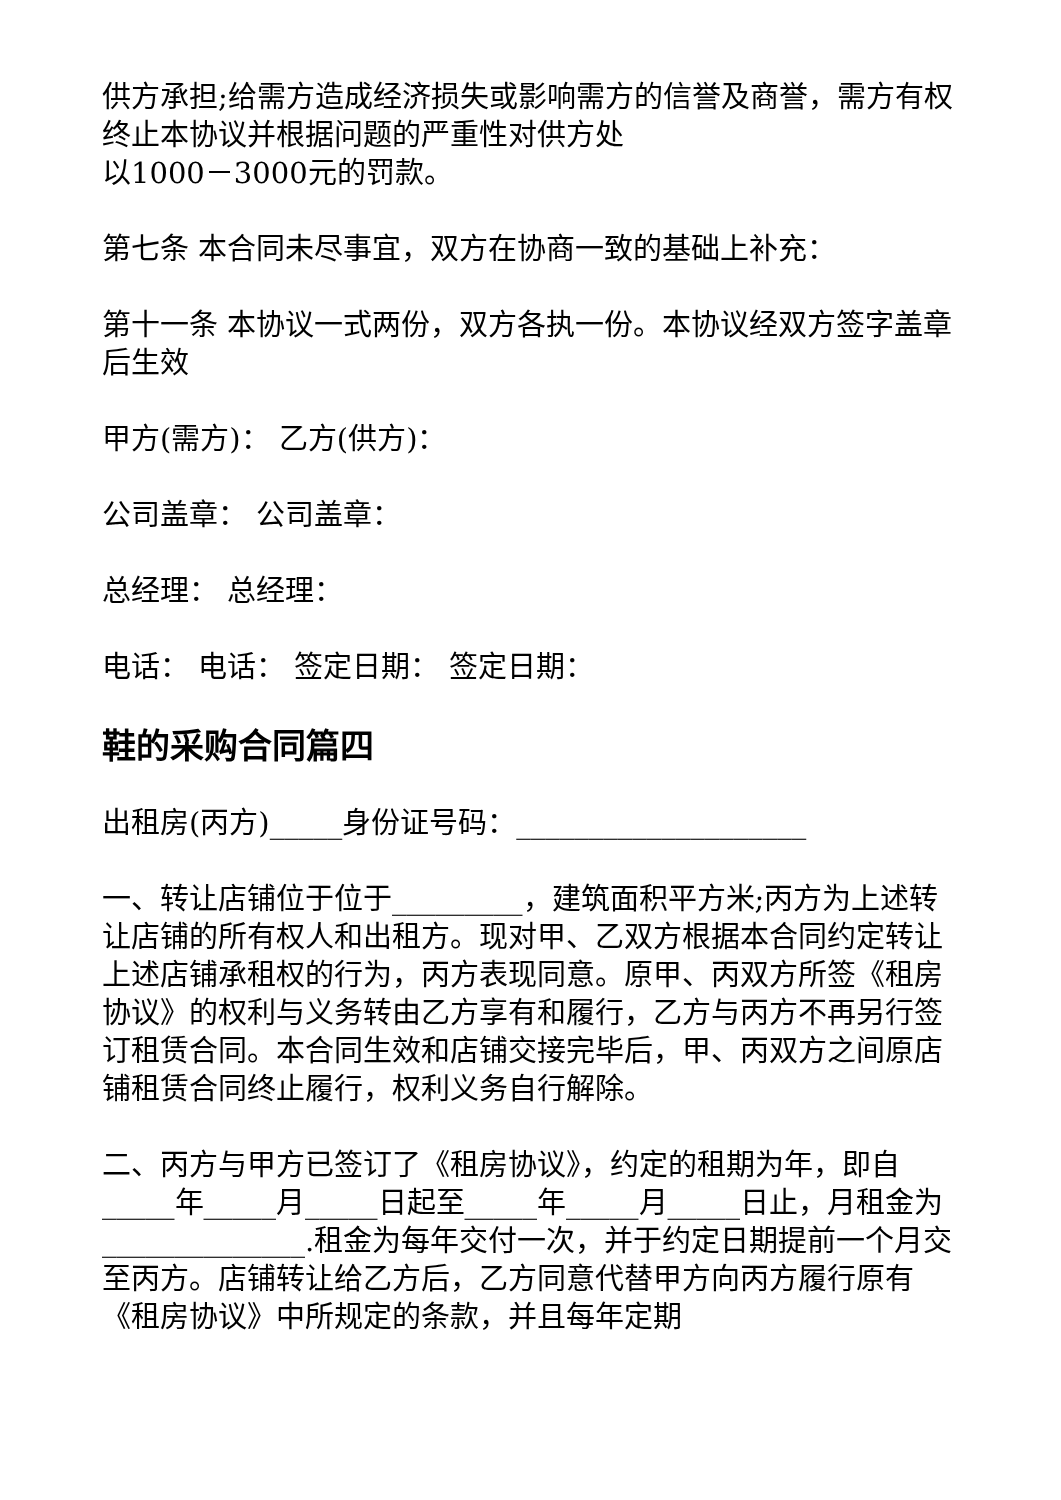供方承担;给需方造成经济损失或影响需方的信誉及商誉，需方有权终止本协议并根据问题的严重性对供方处
以1000－3000元的罚款。
第七条 本合同未尽事宜，双方在协商一致的基础上补充：
第十一条 本协议一式两份，双方各执一份。本协议经双方签字盖章后生效
甲方(需方)： 乙方(供方)：
公司盖章： 公司盖章：
总经理： 总经理：
电话： 电话： 签定日期： 签定日期：
鞋的采购合同篇四
出租房(丙方)_____身份证号码：____________________
一、转让店铺位于位于_________，建筑面积平方米;丙方为上述转让店铺的所有权人和出租方。现对甲、乙双方根据本合同约定转让上述店铺承租权的行为，丙方表现同意。原甲、丙双方所签《租房协议》的权利与义务转由乙方享有和履行，乙方与丙方不再另行签订租赁合同。本合同生效和店铺交接完毕后，甲、丙双方之间原店铺租赁合同终止履行，权利义务自行解除。
二、丙方与甲方已签订了《租房协议》，约定的租期为年，即自_____年_____月_____日起至_____年_____月_____日止，月租金为______________.租金为每年交付一次，并于约定日期提前一个月交至丙方。店铺转让给乙方后，乙方同意代替甲方向丙方履行原有《租房协议》中所规定的条款，并且每年定期